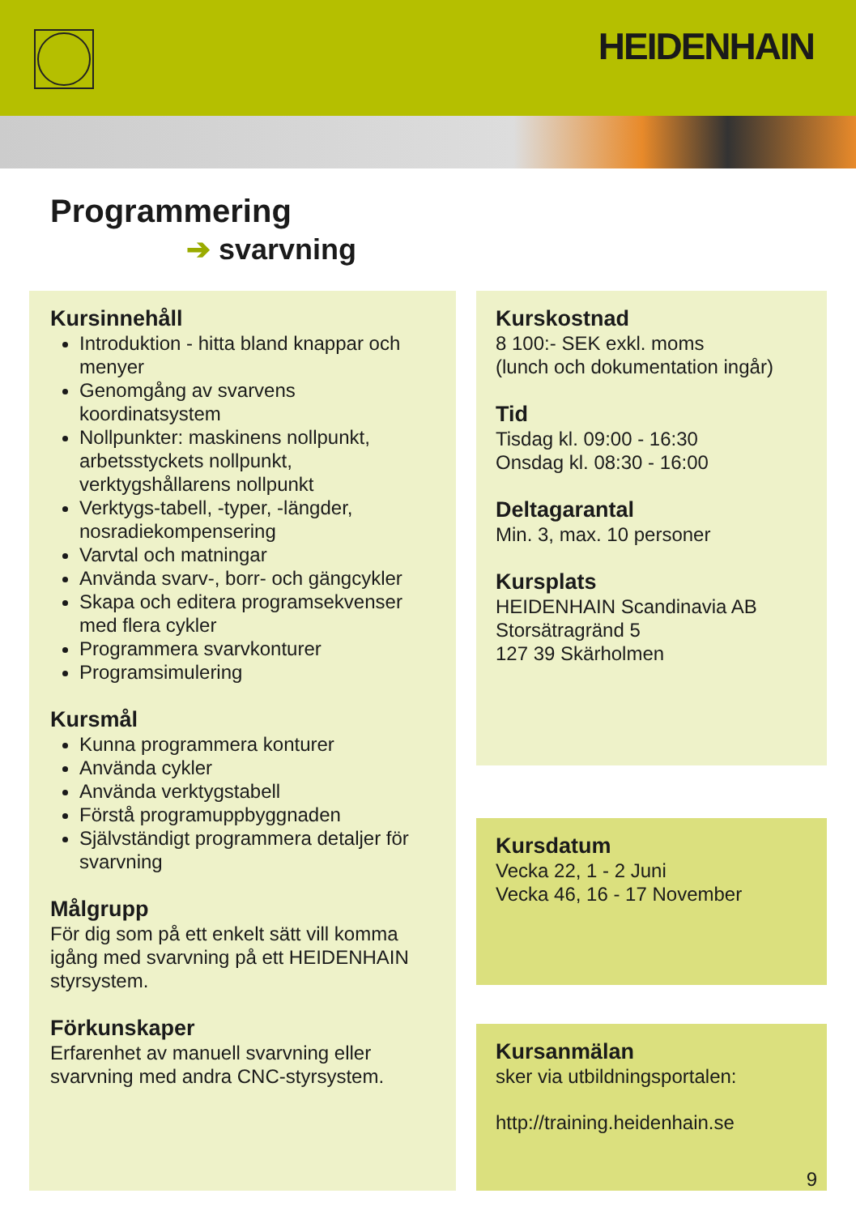HEIDENHAIN
Programmering
➔ svarvning
Kursinnehåll
Introduktion - hitta bland knappar och menyer
Genomgång av svarvens koordinatsystem
Nollpunkter: maskinens nollpunkt, arbetsstyckets nollpunkt, verktygshållarens nollpunkt
Verktygs-tabell, -typer, -längder, nosradiekompensering
Varvtal och matningar
Använda svarv-, borr- och gängcykler
Skapa och editera programsekvenser med flera cykler
Programmera svarvkonturer
Programsimulering
Kursmål
Kunna programmera konturer
Använda cykler
Använda verktygstabell
Förstå programuppbyggnaden
Självständigt programmera detaljer för svarvning
Målgrupp
För dig som på ett enkelt sätt vill komma igång med svarvning på ett HEIDENHAIN styrsystem.
Förkunskaper
Erfarenhet av manuell svarvning eller svarvning med andra CNC-styrsystem.
Kurskostnad
8 100:- SEK exkl. moms
(lunch och dokumentation ingår)
Tid
Tisdag kl. 09:00 - 16:30
Onsdag kl. 08:30 - 16:00
Deltagarantal
Min. 3, max. 10 personer
Kursplats
HEIDENHAIN Scandinavia AB
Storsätragränd 5
127 39 Skärholmen
Kursdatum
Vecka 22, 1 - 2 Juni
Vecka 46, 16 - 17 November
Kursanmälan
sker via utbildningsportalen:
http://training.heidenhain.se
9